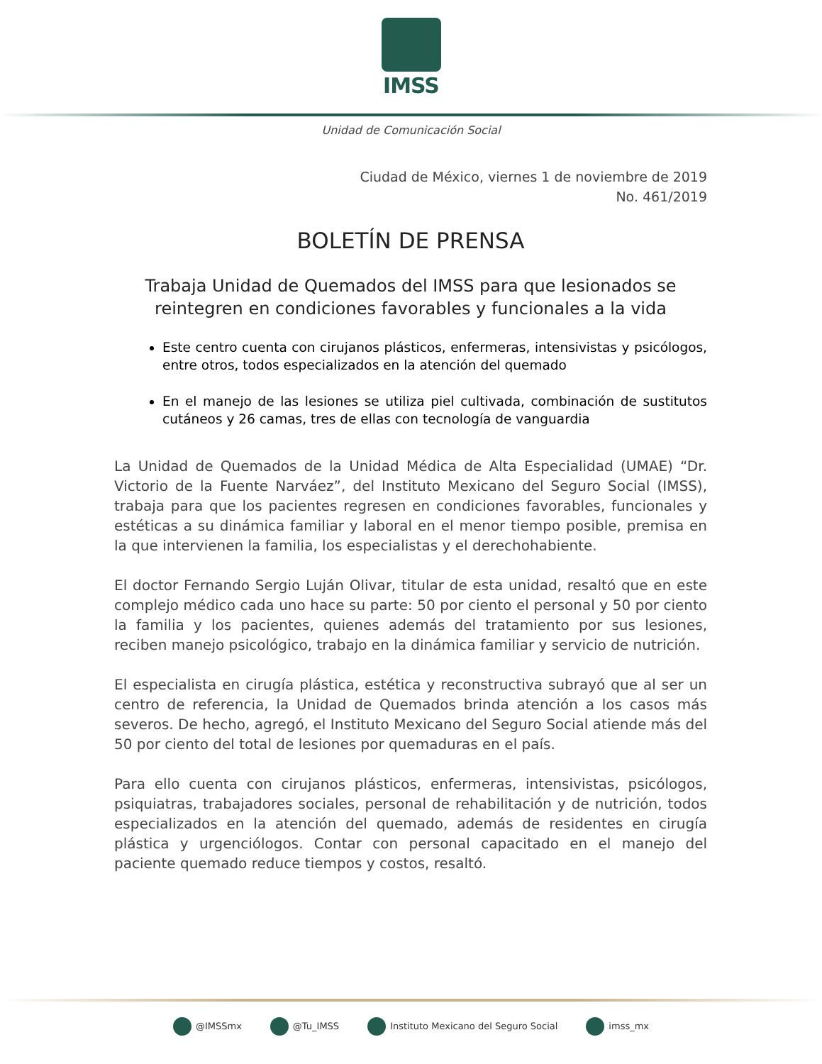IMSS
Unidad de Comunicación Social
Ciudad de México, viernes 1 de noviembre de 2019
No. 461/2019
BOLETÍN DE PRENSA
Trabaja Unidad de Quemados del IMSS para que lesionados se reintegren en condiciones favorables y funcionales a la vida
Este centro cuenta con cirujanos plásticos, enfermeras, intensivistas y psicólogos, entre otros, todos especializados en la atención del quemado
En el manejo de las lesiones se utiliza piel cultivada, combinación de sustitutos cutáneos y 26 camas, tres de ellas con tecnología de vanguardia
La Unidad de Quemados de la Unidad Médica de Alta Especialidad (UMAE) “Dr. Victorio de la Fuente Narváez”, del Instituto Mexicano del Seguro Social (IMSS), trabaja para que los pacientes regresen en condiciones favorables, funcionales y estéticas a su dinámica familiar y laboral en el menor tiempo posible, premisa en la que intervienen la familia, los especialistas y el derechohabiente.
El doctor Fernando Sergio Luján Olivar, titular de esta unidad, resaltó que en este complejo médico cada uno hace su parte: 50 por ciento el personal y 50 por ciento la familia y los pacientes, quienes además del tratamiento por sus lesiones, reciben manejo psicológico, trabajo en la dinámica familiar y servicio de nutrición.
El especialista en cirugía plástica, estética y reconstructiva subrayó que al ser un centro de referencia, la Unidad de Quemados brinda atención a los casos más severos. De hecho, agregó, el Instituto Mexicano del Seguro Social atiende más del 50 por ciento del total de lesiones por quemaduras en el país.
Para ello cuenta con cirujanos plásticos, enfermeras, intensivistas, psicólogos, psiquiatras, trabajadores sociales, personal de rehabilitación y de nutrición, todos especializados en la atención del quemado, además de residentes en cirugía plástica y urgenciólogos. Contar con personal capacitado en el manejo del paciente quemado reduce tiempos y costos, resaltó.
@IMSSmx @Tu_IMSS Instituto Mexicano del Seguro Social imss_mx